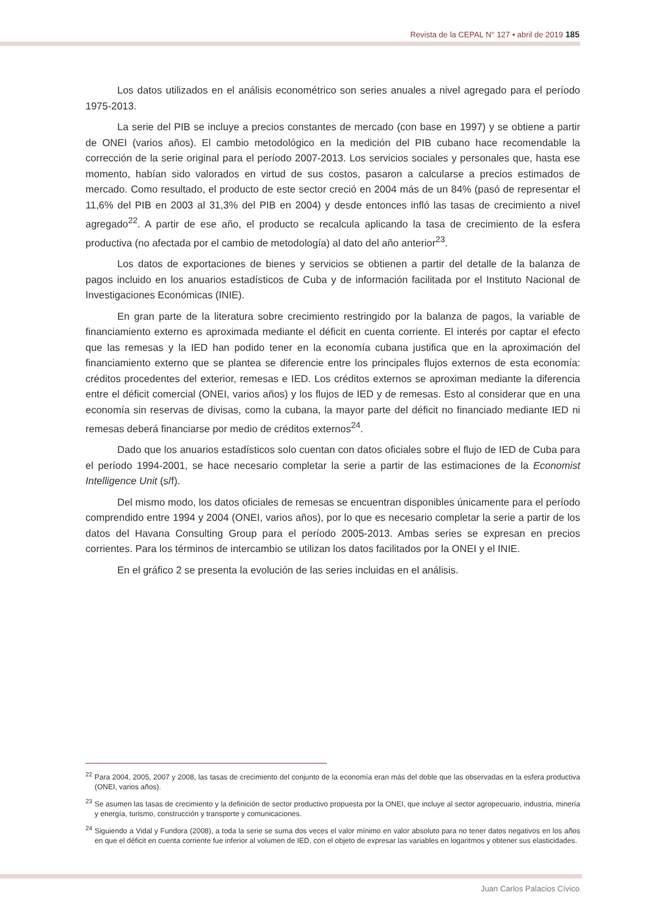Revista de la CEPAL N° 127 • abril de 2019 185
Los datos utilizados en el análisis econométrico son series anuales a nivel agregado para el período 1975-2013.
La serie del PIB se incluye a precios constantes de mercado (con base en 1997) y se obtiene a partir de ONEI (varios años). El cambio metodológico en la medición del PIB cubano hace recomendable la corrección de la serie original para el período 2007-2013. Los servicios sociales y personales que, hasta ese momento, habían sido valorados en virtud de sus costos, pasaron a calcularse a precios estimados de mercado. Como resultado, el producto de este sector creció en 2004 más de un 84% (pasó de representar el 11,6% del PIB en 2003 al 31,3% del PIB en 2004) y desde entonces infló las tasas de crecimiento a nivel agregado<sup>22</sup>. A partir de ese año, el producto se recalcula aplicando la tasa de crecimiento de la esfera productiva (no afectada por el cambio de metodología) al dato del año anterior<sup>23</sup>.
Los datos de exportaciones de bienes y servicios se obtienen a partir del detalle de la balanza de pagos incluido en los anuarios estadísticos de Cuba y de información facilitada por el Instituto Nacional de Investigaciones Económicas (INIE).
En gran parte de la literatura sobre crecimiento restringido por la balanza de pagos, la variable de financiamiento externo es aproximada mediante el déficit en cuenta corriente. El interés por captar el efecto que las remesas y la IED han podido tener en la economía cubana justifica que en la aproximación del financiamiento externo que se plantea se diferencie entre los principales flujos externos de esta economía: créditos procedentes del exterior, remesas e IED. Los créditos externos se aproximan mediante la diferencia entre el déficit comercial (ONEI, varios años) y los flujos de IED y de remesas. Esto al considerar que en una economía sin reservas de divisas, como la cubana, la mayor parte del déficit no financiado mediante IED ni remesas deberá financiarse por medio de créditos externos<sup>24</sup>.
Dado que los anuarios estadísticos solo cuentan con datos oficiales sobre el flujo de IED de Cuba para el período 1994-2001, se hace necesario completar la serie a partir de las estimaciones de la Economist Intelligence Unit (s/f).
Del mismo modo, los datos oficiales de remesas se encuentran disponibles únicamente para el período comprendido entre 1994 y 2004 (ONEI, varios años), por lo que es necesario completar la serie a partir de los datos del Havana Consulting Group para el período 2005-2013. Ambas series se expresan en precios corrientes. Para los términos de intercambio se utilizan los datos facilitados por la ONEI y el INIE.
En el gráfico 2 se presenta la evolución de las series incluidas en el análisis.
<sup>22</sup> Para 2004, 2005, 2007 y 2008, las tasas de crecimiento del conjunto de la economía eran más del doble que las observadas en la esfera productiva (ONEI, varios años).
<sup>23</sup> Se asumen las tasas de crecimiento y la definición de sector productivo propuesta por la ONEI, que incluye al sector agropecuario, industria, minería y energía, turismo, construcción y transporte y comunicaciones.
<sup>24</sup> Siguiendo a Vidal y Fundora (2008), a toda la serie se suma dos veces el valor mínimo en valor absoluto para no tener datos negativos en los años en que el déficit en cuenta corriente fue inferior al volumen de IED, con el objeto de expresar las variables en logaritmos y obtener sus elasticidades.
Juan Carlos Palacios Cívico